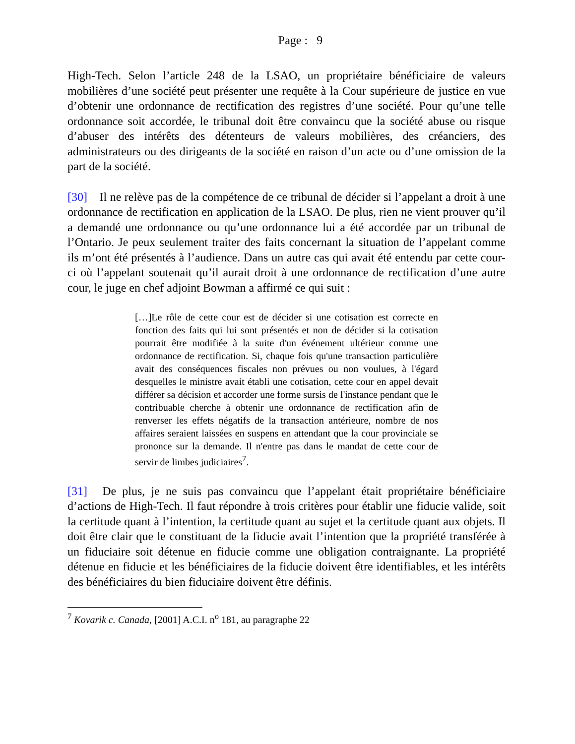Page : 9
High-Tech. Selon l’article 248 de la LSAO, un propriétaire bénéficiaire de valeurs mobilières d’une société peut présenter une requête à la Cour supérieure de justice en vue d’obtenir une ordonnance de rectification des registres d’une société. Pour qu’une telle ordonnance soit accordée, le tribunal doit être convaincu que la société abuse ou risque d’abuser des intérêts des détenteurs de valeurs mobilières, des créanciers, des administrateurs ou des dirigeants de la société en raison d’un acte ou d’une omission de la part de la société.
[30] Il ne relève pas de la compétence de ce tribunal de décider si l’appelant a droit à une ordonnance de rectification en application de la LSAO. De plus, rien ne vient prouver qu’il a demandé une ordonnance ou qu’une ordonnance lui a été accordée par un tribunal de l’Ontario. Je peux seulement traiter des faits concernant la situation de l’appelant comme ils m’ont été présentés à l’audience. Dans un autre cas qui avait été entendu par cette cour-ci où l’appelant soutenait qu’il aurait droit à une ordonnance de rectification d’une autre cour, le juge en chef adjoint Bowman a affirmé ce qui suit :
[…]Le rôle de cette cour est de décider si une cotisation est correcte en fonction des faits qui lui sont présentés et non de décider si la cotisation pourrait être modifiée à la suite d'un événement ultérieur comme une ordonnance de rectification. Si, chaque fois qu'une transaction particulière avait des conséquences fiscales non prévues ou non voulues, à l'égard desquelles le ministre avait établi une cotisation, cette cour en appel devait différer sa décision et accorder une forme sursis de l'instance pendant que le contribuable cherche à obtenir une ordonnance de rectification afin de renverser les effets négatifs de la transaction antérieure, nombre de nos affaires seraient laissées en suspens en attendant que la cour provinciale se prononce sur la demande. Il n'entre pas dans le mandat de cette cour de servir de limbes judiciaires<sup>7</sup>.
[31] De plus, je ne suis pas convaincu que l’appelant était propriétaire bénéficiaire d’actions de High-Tech. Il faut répondre à trois critères pour établir une fiducie valide, soit la certitude quant à l’intention, la certitude quant au sujet et la certitude quant aux objets. Il doit être clair que le constituant de la fiducie avait l’intention que la propriété transférée à un fiduciaire soit détenue en fiducie comme une obligation contraignante. La propriété détenue en fiducie et les bénéficiaires de la fiducie doivent être identifiables, et les intérêts des bénéficiaires du bien fiduciaire doivent être définis.
<sup>7</sup> Kovarik c. Canada, [2001] A.C.I. n<sup>o</sup> 181, au paragraphe 22